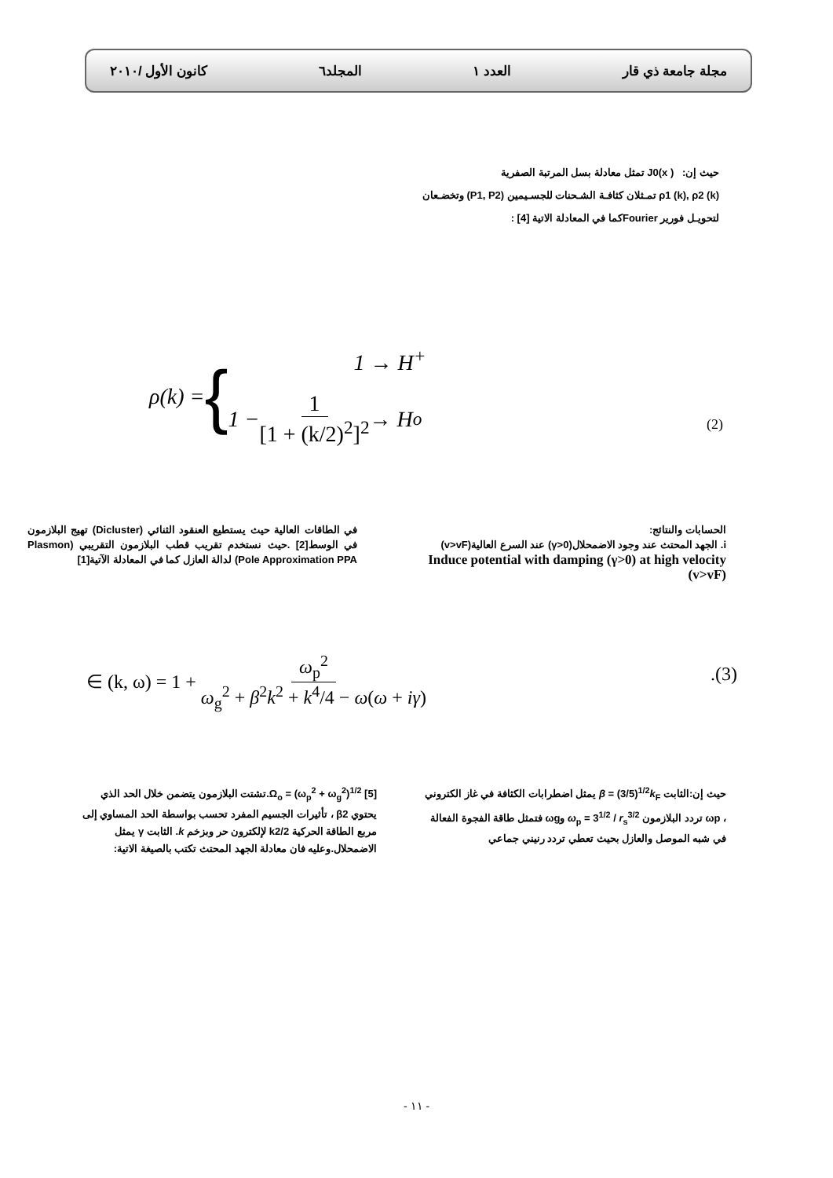مجلة جامعة ذي قار العدد ١ المجلد٦ كانون الأول /٢٠١٠
حيث إن: J0(x ) تمثل معادلة بسل المرتبة الصفرية
ρ1 (k), ρ2 (k) تمـثلان كثافـة الشـحنات للجسـيمين (P1, P2) وتخضـعان لتحويـل فورير Fourierكما في المعادلة الاتية [4] :
ρ(k) = {
1 → H<sup>+</sup>
1 − 1 [1 + (k/2)<sup>2</sup>]<sup>2</sup> → H<sup>o</sup>
(2)
الحسابات والنتائج:
i. الجهد المحتث عند وجود الاضمحلال(γ>0) عند السرع العالية(v>vF)
Induce potential with damping (γ>0) at high velocity (v>vF)
في الطاقات العالية حيث يستطيع العنقود الثنائي (Dicluster) تهيج البلازمون في الوسط[2] .حيث نستخدم تقريب قطب البلازمون التقريبي (Plasmon Pole Approximation PPA) لدالة العازل كما في المعادلة الآتية[1]
∈ (k, ω) = 1 + ω<sub>p</sub><sup>2</sup> ω<sub>g</sub><sup>2</sup> + β<sup>2</sup>k<sup>2</sup> + k<sup>4</sup>/4 − ω(ω + iγ)
.(3)
حيث إن:الثابت β = (3/5)<sup>1/2</sup>k<sub>F</sub> يمثل اضطرابات الكثافة في غاز الكتروني ، ωp تردد البلازمون ω<sub>p</sub> = 3<sup>1/2</sup> / r<sub>s</sub><sup>3/2</sup> وωg فتمثل طاقة الفجوة الفعالة في شبه الموصل والعازل بحيث تعطي تردد رنيني جماعي
Ω<sub>o</sub> = (ω<sub>p</sub><sup>2</sup> + ω<sub>g</sub><sup>2</sup>)<sup>1/2</sup> [5].تشتت البلازمون يتضمن خلال الحد الذي يحتوي β2 ، تأثيرات الجسيم المفرد تحسب بواسطة الحد المساوي إلى مربع الطاقة الحركية k2/2 لإلكترون حر وبزخم k. الثابت γ يمثل الاضمحلال.وعليه فان معادلة الجهد المحتث تكتب بالصيغة الاتية:
- ١١ -